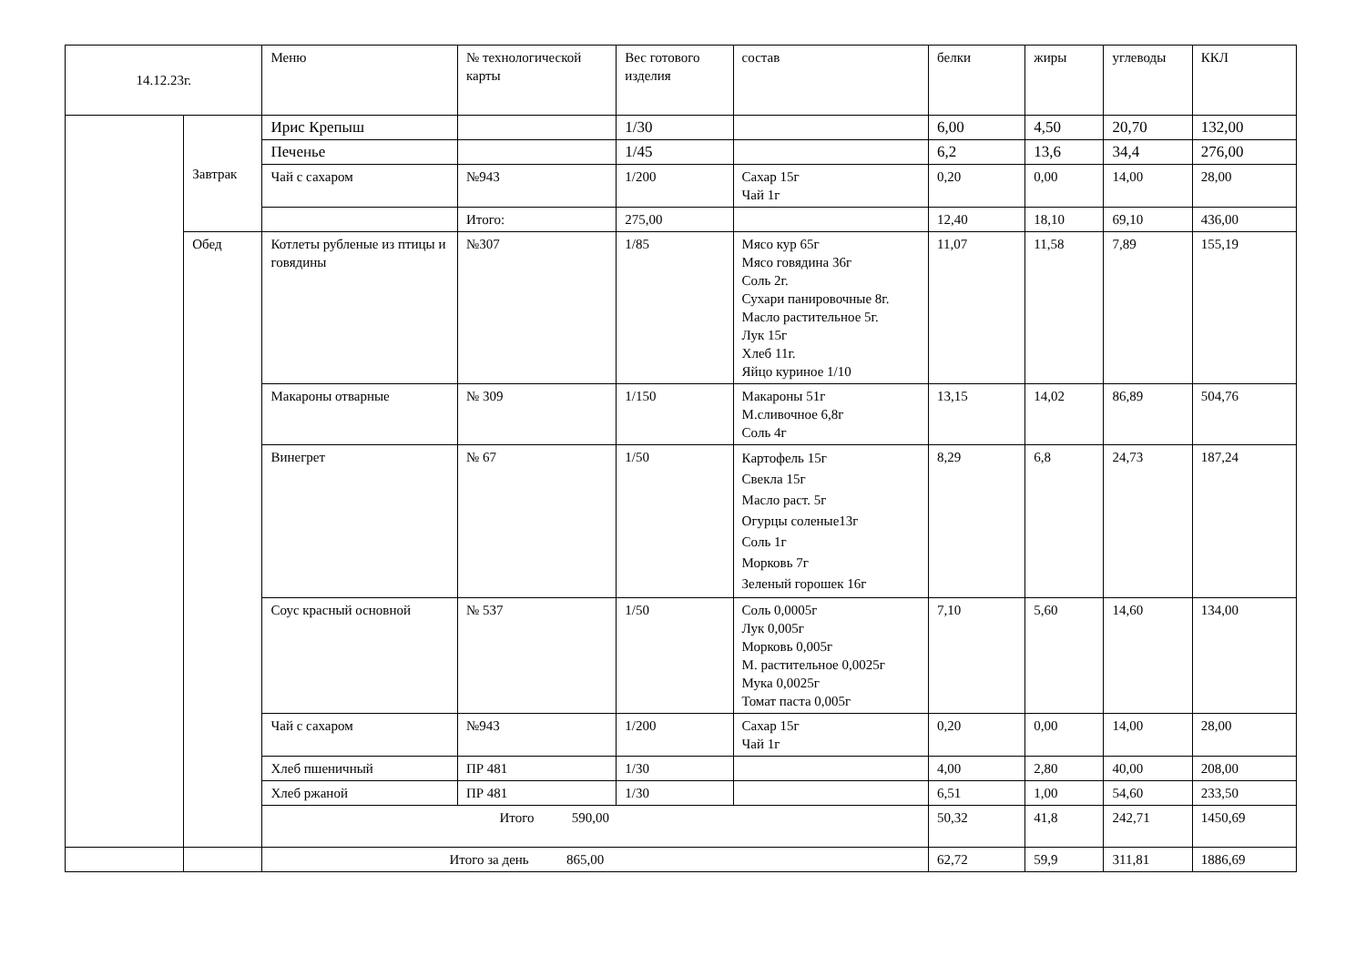| 14.12.23г. | | Меню | № технологической карты | Вес готового изделия | состав | белки | жиры | углеводы | ККЛ |
| --- | --- | --- | --- | --- | --- | --- | --- | --- | --- |
| | Завтрак | Ирис Крепыш | | 1/30 | | 6,00 | 4,50 | 20,70 | 132,00 |
| | | Печенье | | 1/45 | | 6,2 | 13,6 | 34,4 | 276,00 |
| | | Чай с сахаром | №943 | 1/200 | Сахар 15г Чай 1г | 0,20 | 0,00 | 14,00 | 28,00 |
| | | | Итого: | 275,00 | | 12,40 | 18,10 | 69,10 | 436,00 |
| | Обед | Котлеты рубленые из птицы и говядины | №307 | 1/85 | Мясо кур 65г Мясо говядина 36г Соль 2г. Сухари панировочные 8г. Масло растительное 5г. Лук 15г Хлеб 11г. Яйцо куриное 1/10 | 11,07 | 11,58 | 7,89 | 155,19 |
| | | Макароны отварные | № 309 | 1/150 | Макароны 51г М.сливочное 6,8г Соль 4г | 13,15 | 14,02 | 86,89 | 504,76 |
| | | Винегрет | № 67 | 1/50 | Картофель 15г Свекла 15г Масло раст. 5г Огурцы соленые13г Соль 1г Морковь 7г Зеленый горошек 16г | 8,29 | 6,8 | 24,73 | 187,24 |
| | | Соус красный основной | № 537 | 1/50 | Соль 0,0005г Лук 0,005г Морковь 0,005г М. растительное 0,0025г Мука 0,0025г Томат паста 0,005г | 7,10 | 5,60 | 14,60 | 134,00 |
| | | Чай с сахаром | №943 | 1/200 | Сахар 15г Чай 1г | 0,20 | 0,00 | 14,00 | 28,00 |
| | | Хлеб пшеничный | ПР 481 | 1/30 | | 4,00 | 2,80 | 40,00 | 208,00 |
| | | Хлеб ржаной | ПР 481 | 1/30 | | 6,51 | 1,00 | 54,60 | 233,50 |
| | | Итого 590,00 | | | | 50,32 | 41,8 | 242,71 | 1450,69 |
| | | Итого за день 865,00 | | | | 62,72 | 59,9 | 311,81 | 1886,69 |